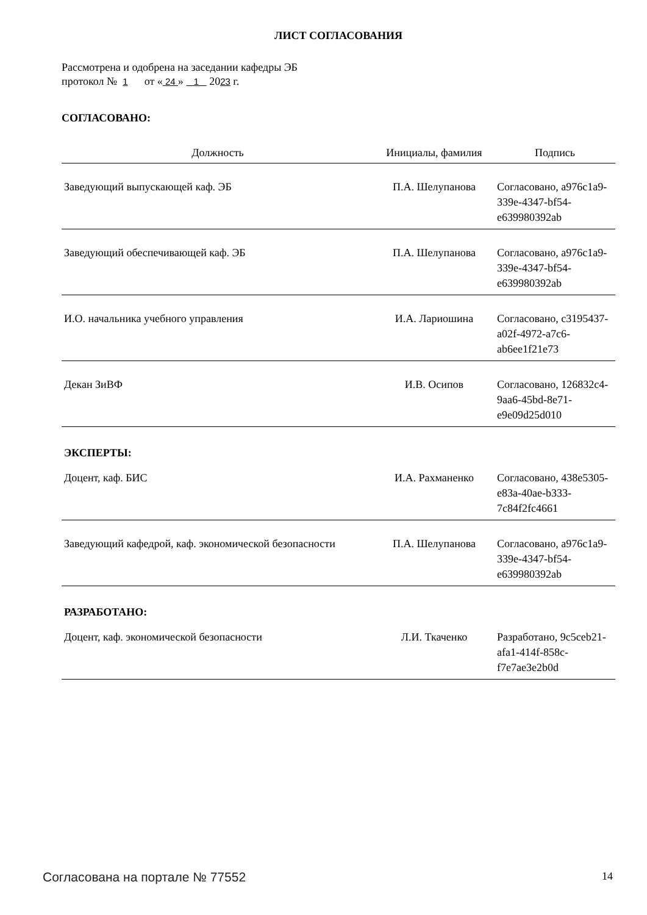ЛИСТ СОГЛАСОВАНИЯ
Рассмотрена и одобрена на заседании кафедры ЭБ
протокол № 1 от « 24 » 1 2023 г.
СОГЛАСОВАНО:
| Должность | Инициалы, фамилия | Подпись |
| --- | --- | --- |
| Заведующий выпускающей каф. ЭБ | П.А. Шелупанова | Согласовано, a976c1a9-339e-4347-bf54-e639980392ab |
| Заведующий обеспечивающей каф. ЭБ | П.А. Шелупанова | Согласовано, a976c1a9-339e-4347-bf54-e639980392ab |
| И.О. начальника учебного управления | И.А. Лариошина | Согласовано, c3195437-a02f-4972-a7c6-ab6ee1f21e73 |
| Декан ЗиВФ | И.В. Осипов | Согласовано, 126832c4-9aa6-45bd-8e71-e9e09d25d010 |
| ЭКСПЕРТЫ: | | |
| Доцент, каф. БИС | И.А. Рахманенко | Согласовано, 438e5305-e83a-40ae-b333-7c84f2fc4661 |
| Заведующий кафедрой, каф. экономической безопасности | П.А. Шелупанова | Согласовано, a976c1a9-339e-4347-bf54-e639980392ab |
| РАЗРАБОТАНО: | | |
| Доцент, каф. экономической безопасности | Л.И. Ткаченко | Разработано, 9c5ceb21-afa1-414f-858c-f7e7ae3e2b0d |
Согласована на портале № 77552 14